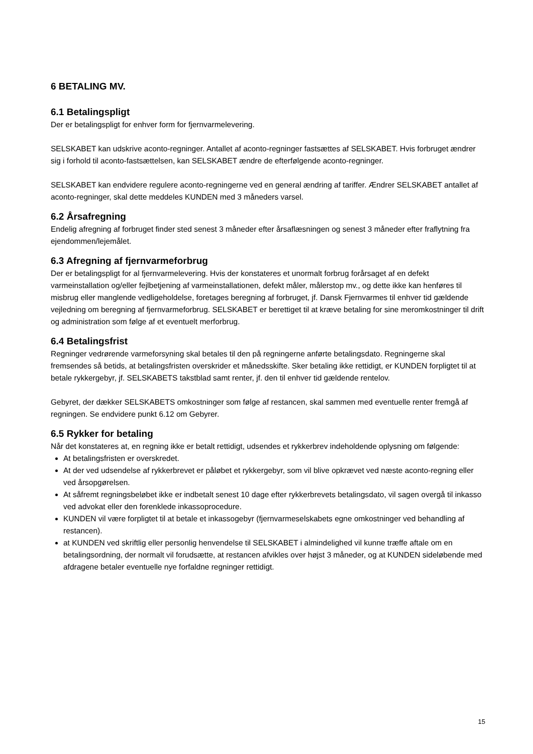6 BETALING MV.
6.1 Betalingspligt
Der er betalingspligt for enhver form for fjernvarmelevering.
SELSKABET kan udskrive aconto-regninger. Antallet af aconto-regninger fastsættes af SELSKABET. Hvis forbruget ændrer sig i forhold til aconto-fastsættelsen, kan SELSKABET ændre de efterfølgende aconto-regninger.
SELSKABET kan endvidere regulere aconto-regningerne ved en general ændring af tariffer. Ændrer SELSKABET antallet af aconto-regninger, skal dette meddeles KUNDEN med 3 måneders varsel.
6.2 Årsafregning
Endelig afregning af forbruget finder sted senest 3 måneder efter årsaflæsningen og senest 3 måneder efter fraflytning fra ejendommen/lejemålet.
6.3 Afregning af fjernvarmeforbrug
Der er betalingspligt for al fjernvarmelevering. Hvis der konstateres et unormalt forbrug forårsaget af en defekt varmeinstallation og/eller fejlbetjening af varmeinstallationen, defekt måler, målerstop mv., og dette ikke kan henføres til misbrug eller manglende vedligeholdelse, foretages beregning af forbruget, jf. Dansk Fjernvarmes til enhver tid gældende vejledning om beregning af fjernvarmeforbrug. SELSKABET er berettiget til at kræve betaling for sine meromkostninger til drift og administration som følge af et eventuelt merforbrug.
6.4 Betalingsfrist
Regninger vedrørende varmeforsyning skal betales til den på regningerne anførte betalingsdato. Regningerne skal fremsendes så betids, at betalingsfristen overskrider et månedsskifte. Sker betaling ikke rettidigt, er KUNDEN forpligtet til at betale rykkergebyr, jf. SELSKABETS takstblad samt renter, jf. den til enhver tid gældende rentelov.
Gebyret, der dækker SELSKABETS omkostninger som følge af restancen, skal sammen med eventuelle renter fremgå af regningen. Se endvidere punkt 6.12 om Gebyrer.
6.5 Rykker for betaling
Når det konstateres at, en regning ikke er betalt rettidigt, udsendes et rykkerbrev indeholdende oplysning om følgende:
At betalingsfristen er overskredet.
At der ved udsendelse af rykkerbrevet er påløbet et rykkergebyr, som vil blive opkrævet ved næste aconto-regning eller ved årsopgørelsen.
At såfremt regningsbeløbet ikke er indbetalt senest 10 dage efter rykkerbrevets betalingsdato, vil sagen overgå til inkasso ved advokat eller den forenklede inkassoprocedure.
KUNDEN vil være forpligtet til at betale et inkassogebyr (fjernvarmeselskabets egne omkostninger ved behandling af restancen).
at KUNDEN ved skriftlig eller personlig henvendelse til SELSKABET i almindelighed vil kunne træffe aftale om en betalingsordning, der normalt vil forudsætte, at restancen afvikles over højst 3 måneder, og at KUNDEN sideløbende med afdragene betaler eventuelle nye forfaldne regninger rettidigt.
15